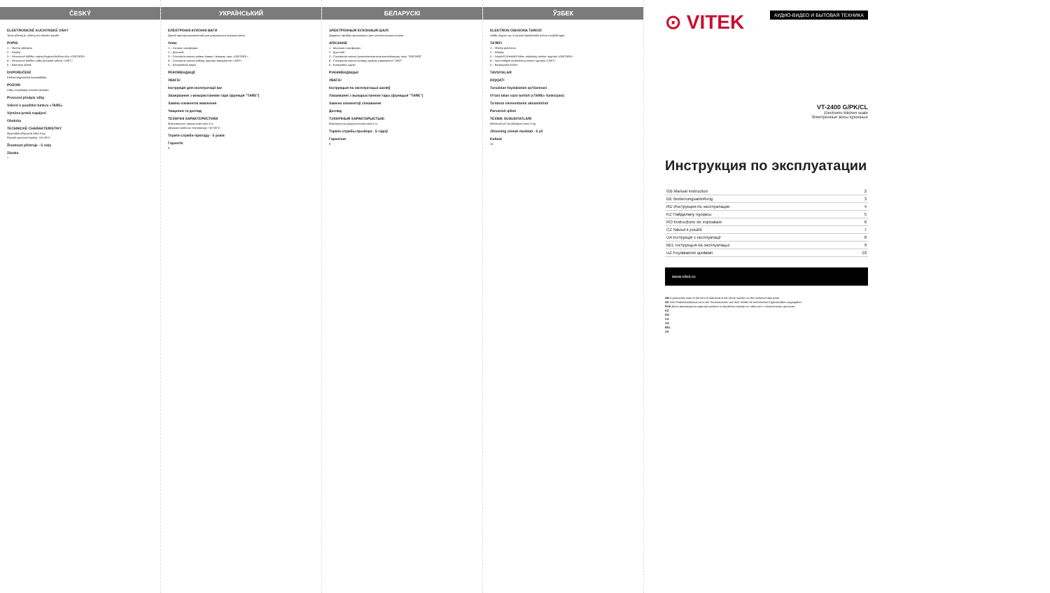ČESKÝ
ELEKTRONICKÉ KUCHYNSKÉ VÁHY
Tento přístroj je určený pro domácí použití.
POPIS
1 – Skelná základna
2 – Displej
3 – Senzorové tlačítko zapnutí/vypnutí/režimu tára «ON/TARE»
4 – Senzorové tlačítko volby jednotek vážení «UNIT»
5 – bateriový odsek
DOPORUČENÍ
Elektromagnetická kompatibilita
POZOR!
Váhy nevyžadují servisní obsluhu.
Provozní předpis váhy
Vážení s použitím funkce «TARE»
Výměna prvků napájení
Obsluha
TECHNICKÉ CHARAKTERISTIKY
Maximální přípustná váha 5 kg
Rozsah pracovní teploty: +5/+30°C
Životnost přístroje - 5 roky
Záruka
7
УКРАЇНСЬКИЙ
ЕЛЕКТРОННІ КУХОННІ ВАГИ
Даний прилад призначений для домашнього використання.
Опис
1 – Скляна платформа
2 – Дисплей
3 – Сенсорна кнопка увімкн./вимкн./ режиму тари «ON/TARE»
4 – Сенсорна кнопка вибору одиниці зважування «UNIT»
5 – Батарейний відсік
РЕКОМЕНДАЦІЇ
УВАГА!
Інструкція для експлуатації ваг
Зважування з використанням тари (функція "TARE")
Заміна елементів живлення
Чищення та догляд
ТЕХНІЧНІ ХАРАКТЕРИСТИКИ
Максимально припустима вага 5 кг
Діапазон робочих температур: +5/+30°C
Термін служби приладу - 5 років
Гарантія
8
БЕЛАРУСКІ
ЭЛЕКТРОННЫЯ КУХОННЫЯ ШАЛІ
Дадзены прыбор прызначаны для хатняга выкарыстання.
АПІСАННЕ
1 - Шкляная платформа
2 - Дысплей
3 - Сэнсарная кнопка (уключэння/выключэння/рэжыму тары "ON/TARE"
4 - Сэнсарная кнопка выбару адзінак узважвання "UNIT"
5 - Батарэйны адсек
РЭКАМЕНДАЦЫІ
УВАГА!
Інструкцыя па эксплуатацыі шаляў
Узважванні з выкарыстаннем тары (функцыя "TARE")
Замена элементаў сілкавання
Догляд
ТЭХНІЧНЫЯ ХАРАКТАРЫСТЫКІ
Максімальна дапушчальная вага 5 кг
Тэрмін службы прыбора - 5 гадоў
Гарантыя
9
ЎЗБЕК
ELEKTRON OSHXONA TAROZI
Ushbu buyum uy-ro'zg'orda foydalanish uchun mo'ljallangan.
TA'RIFI
1 – Shisha platforma
2 – Displey
3 – Yoqish/O'chirish/O'lchov rejimining sensor tugmasi «ON/TARE»
4 – Vazn birligini tanlashning sensor tugmasi «UNIT»
5 – Batareyalar bo'limi
TAVSIYALAR
DIQQAT!
Tarozidan foydalanish qo'llanmasi
O'rani bilan vazn tortish («TARE» funksiyasi)
Ta'minot elementlarini almashtirish
Parvarish qilish
TEXNIK XUSUSIYATLARI
Maksimal yo'l qo'yiladigan vazni 5 kg
Jihozning xizmat muddati - 5 yil
Kafolat
10
АУДИО-ВИДЕО И БЫТОВАЯ ТЕХНИКА
⊙ VITEK
VT-2400 G/PK/CL
Electronic kitchen scale
Электронные весы кухонные
Инструкция по эксплуатации
| GB Manual instruction | 2 |
| DE Bedienungsanleitung | 3 |
| RU Инструкция по эксплуатации | 4 |
| KZ Пайдалану нұсқасы | 5 |
| RO Instrucțiune de exploatare | 6 |
| CZ Návod k použití | 7 |
| UA Інструкція з експлуатації | 8 |
| BEL Інструкцыя па эксплуатацыі | 9 |
| UZ Foydalanish qoidalari | 10 |
www.vitek.ru
GB A production date of the item is indicated in the serial number on the technical data plate.
DE Das Produktionsdatum ist in der Seriennummer auf dem Schild mit technischen Eigenschaften angegeben.
RUS Дата производства изделия указана в серийном номере на табличке с техническими данными.
KZ
RO
CZ
UA
BEL
UZ